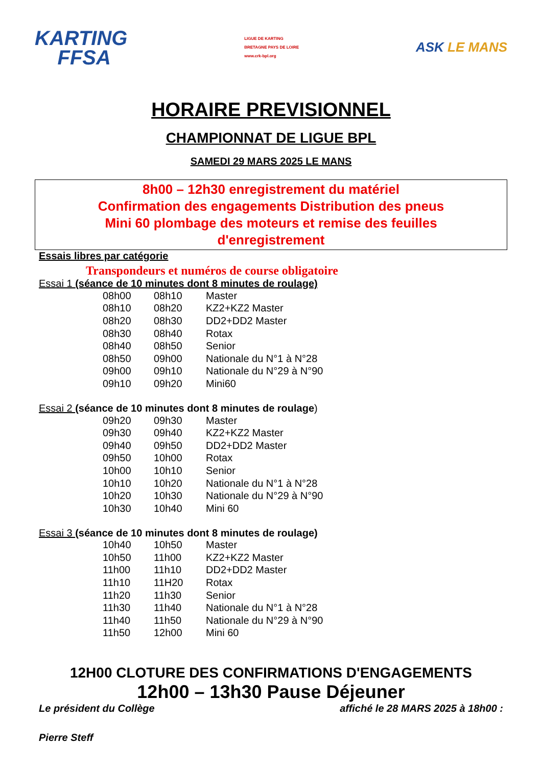KARTING
FFSA
LIGUE DE KARTING
BRETAGNE PAYS DE LOIRE
www.crk-bpl.org
ASK LE MANS
HORAIRE PREVISIONNEL
CHAMPIONNAT DE LIGUE BPL
SAMEDI 29 MARS 2025 LE MANS
8h00 – 12h30 enregistrement du matériel
Confirmation des engagements Distribution des pneus
Mini 60 plombage des moteurs et remise des feuilles
d'enregistrement
Essais libres par catégorie
Transpondeurs et numéros de course obligatoire
Essai 1 (séance de 10 minutes dont 8 minutes de roulage)
| 08h00 | 08h10 | Master |
| 08h10 | 08h20 | KZ2+KZ2 Master |
| 08h20 | 08h30 | DD2+DD2 Master |
| 08h30 | 08h40 | Rotax |
| 08h40 | 08h50 | Senior |
| 08h50 | 09h00 | Nationale du N°1 à N°28 |
| 09h00 | 09h10 | Nationale du N°29 à N°90 |
| 09h10 | 09h20 | Mini60 |
Essai 2 (séance de 10 minutes dont 8 minutes de roulage)
| 09h20 | 09h30 | Master |
| 09h30 | 09h40 | KZ2+KZ2 Master |
| 09h40 | 09h50 | DD2+DD2 Master |
| 09h50 | 10h00 | Rotax |
| 10h00 | 10h10 | Senior |
| 10h10 | 10h20 | Nationale du N°1 à N°28 |
| 10h20 | 10h30 | Nationale du N°29 à N°90 |
| 10h30 | 10h40 | Mini 60 |
Essai 3 (séance de 10 minutes dont 8 minutes de roulage)
| 10h40 | 10h50 | Master |
| 10h50 | 11h00 | KZ2+KZ2 Master |
| 11h00 | 11h10 | DD2+DD2 Master |
| 11h10 | 11H20 | Rotax |
| 11h20 | 11h30 | Senior |
| 11h30 | 11h40 | Nationale du N°1 à N°28 |
| 11h40 | 11h50 | Nationale du N°29 à N°90 |
| 11h50 | 12h00 | Mini 60 |
12H00 CLOTURE DES CONFIRMATIONS D'ENGAGEMENTS
12h00 – 13h30 Pause Déjeuner
Le président du Collège affiché le 28 MARS 2025 à 18h00 :
Pierre Steff